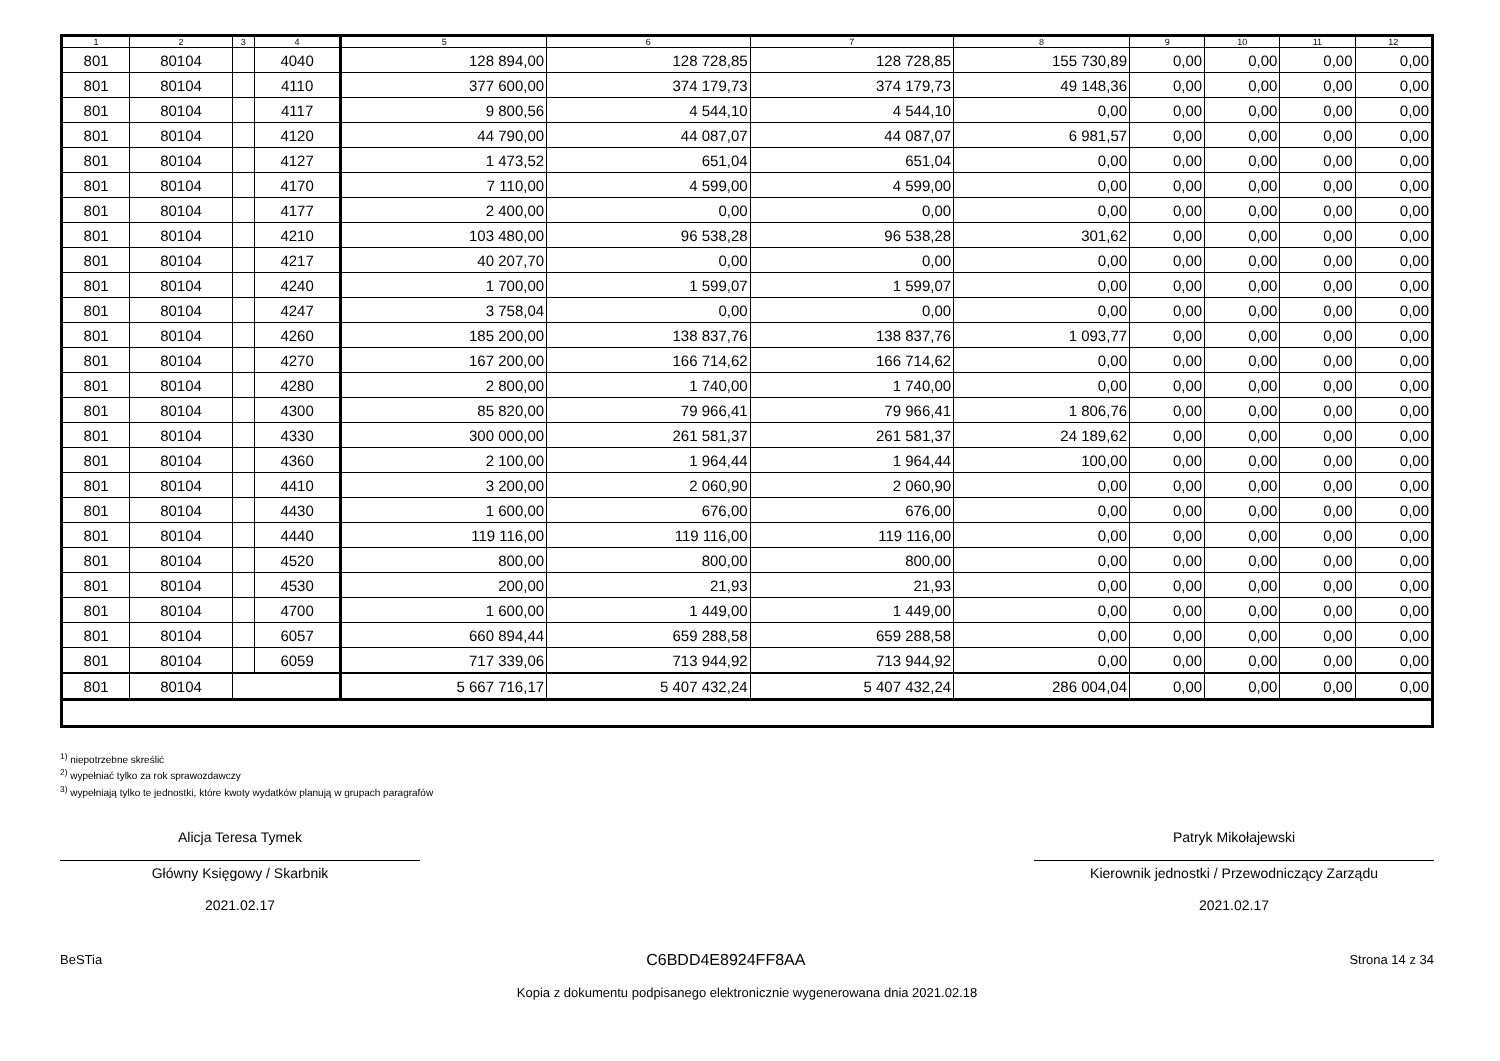| 1 | 2 | 3 | 4 | 5 | 6 | 7 | 8 | 9 | 10 | 11 | 12 |
| --- | --- | --- | --- | --- | --- | --- | --- | --- | --- | --- | --- |
| 801 | 80104 | | 4040 | 128 894,00 | 128 728,85 | 128 728,85 | 155 730,89 | 0,00 | 0,00 | 0,00 | 0,00 |
| 801 | 80104 | | 4110 | 377 600,00 | 374 179,73 | 374 179,73 | 49 148,36 | 0,00 | 0,00 | 0,00 | 0,00 |
| 801 | 80104 | | 4117 | 9 800,56 | 4 544,10 | 4 544,10 | 0,00 | 0,00 | 0,00 | 0,00 | 0,00 |
| 801 | 80104 | | 4120 | 44 790,00 | 44 087,07 | 44 087,07 | 6 981,57 | 0,00 | 0,00 | 0,00 | 0,00 |
| 801 | 80104 | | 4127 | 1 473,52 | 651,04 | 651,04 | 0,00 | 0,00 | 0,00 | 0,00 | 0,00 |
| 801 | 80104 | | 4170 | 7 110,00 | 4 599,00 | 4 599,00 | 0,00 | 0,00 | 0,00 | 0,00 | 0,00 |
| 801 | 80104 | | 4177 | 2 400,00 | 0,00 | 0,00 | 0,00 | 0,00 | 0,00 | 0,00 | 0,00 |
| 801 | 80104 | | 4210 | 103 480,00 | 96 538,28 | 96 538,28 | 301,62 | 0,00 | 0,00 | 0,00 | 0,00 |
| 801 | 80104 | | 4217 | 40 207,70 | 0,00 | 0,00 | 0,00 | 0,00 | 0,00 | 0,00 | 0,00 |
| 801 | 80104 | | 4240 | 1 700,00 | 1 599,07 | 1 599,07 | 0,00 | 0,00 | 0,00 | 0,00 | 0,00 |
| 801 | 80104 | | 4247 | 3 758,04 | 0,00 | 0,00 | 0,00 | 0,00 | 0,00 | 0,00 | 0,00 |
| 801 | 80104 | | 4260 | 185 200,00 | 138 837,76 | 138 837,76 | 1 093,77 | 0,00 | 0,00 | 0,00 | 0,00 |
| 801 | 80104 | | 4270 | 167 200,00 | 166 714,62 | 166 714,62 | 0,00 | 0,00 | 0,00 | 0,00 | 0,00 |
| 801 | 80104 | | 4280 | 2 800,00 | 1 740,00 | 1 740,00 | 0,00 | 0,00 | 0,00 | 0,00 | 0,00 |
| 801 | 80104 | | 4300 | 85 820,00 | 79 966,41 | 79 966,41 | 1 806,76 | 0,00 | 0,00 | 0,00 | 0,00 |
| 801 | 80104 | | 4330 | 300 000,00 | 261 581,37 | 261 581,37 | 24 189,62 | 0,00 | 0,00 | 0,00 | 0,00 |
| 801 | 80104 | | 4360 | 2 100,00 | 1 964,44 | 1 964,44 | 100,00 | 0,00 | 0,00 | 0,00 | 0,00 |
| 801 | 80104 | | 4410 | 3 200,00 | 2 060,90 | 2 060,90 | 0,00 | 0,00 | 0,00 | 0,00 | 0,00 |
| 801 | 80104 | | 4430 | 1 600,00 | 676,00 | 676,00 | 0,00 | 0,00 | 0,00 | 0,00 | 0,00 |
| 801 | 80104 | | 4440 | 119 116,00 | 119 116,00 | 119 116,00 | 0,00 | 0,00 | 0,00 | 0,00 | 0,00 |
| 801 | 80104 | | 4520 | 800,00 | 800,00 | 800,00 | 0,00 | 0,00 | 0,00 | 0,00 | 0,00 |
| 801 | 80104 | | 4530 | 200,00 | 21,93 | 21,93 | 0,00 | 0,00 | 0,00 | 0,00 | 0,00 |
| 801 | 80104 | | 4700 | 1 600,00 | 1 449,00 | 1 449,00 | 0,00 | 0,00 | 0,00 | 0,00 | 0,00 |
| 801 | 80104 | | 6057 | 660 894,44 | 659 288,58 | 659 288,58 | 0,00 | 0,00 | 0,00 | 0,00 | 0,00 |
| 801 | 80104 | | 6059 | 717 339,06 | 713 944,92 | 713 944,92 | 0,00 | 0,00 | 0,00 | 0,00 | 0,00 |
| 801 | 80104 | | | 5 667 716,17 | 5 407 432,24 | 5 407 432,24 | 286 004,04 | 0,00 | 0,00 | 0,00 | 0,00 |
<sup>1)</sup> niepotrzebne skreślić
<sup>2)</sup> wypełniać tylko za rok sprawozdawczy
<sup>3)</sup> wypełniają tylko te jednostki, które kwoty wydatków planują w grupach paragrafów
Alicja Teresa Tymek
Główny Księgowy / Skarbnik
2021.02.17
Patryk Mikołajewski
Kierownik jednostki / Przewodniczący Zarządu
2021.02.17
BeSTia C6BDD4E8924FF8AA Strona 14 z 34
Kopia z dokumentu podpisanego elektronicznie wygenerowana dnia 2021.02.18